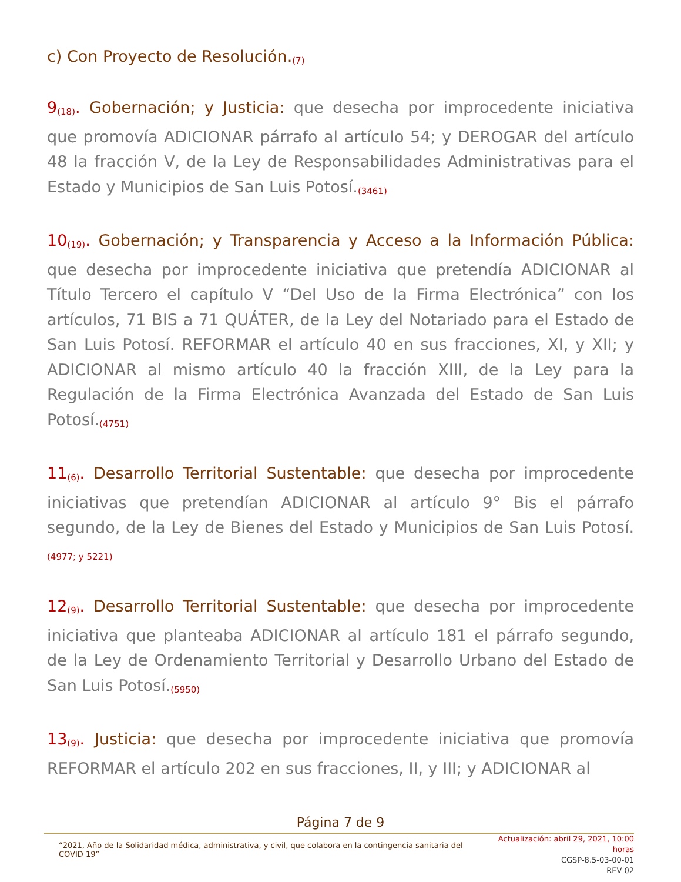c) Con Proyecto de Resolución.<sub>(7)</sub>
9<sub>(18)</sub>. Gobernación; y Justicia: que desecha por improcedente iniciativa que promovía ADICIONAR párrafo al artículo 54; y DEROGAR del artículo 48 la fracción V, de la Ley de Responsabilidades Administrativas para el Estado y Municipios de San Luis Potosí.<sub>(3461)</sub>
10<sub>(19)</sub>. Gobernación; y Transparencia y Acceso a la Información Pública: que desecha por improcedente iniciativa que pretendía ADICIONAR al Título Tercero el capítulo V “Del Uso de la Firma Electrónica” con los artículos, 71 BIS a 71 QUÁTER, de la Ley del Notariado para el Estado de San Luis Potosí. REFORMAR el artículo 40 en sus fracciones, XI, y XII; y ADICIONAR al mismo artículo 40 la fracción XIII, de la Ley para la Regulación de la Firma Electrónica Avanzada del Estado de San Luis Potosí.<sub>(4751)</sub>
11<sub>(6)</sub>. Desarrollo Territorial Sustentable: que desecha por improcedente iniciativas que pretendían ADICIONAR al artículo 9° Bis el párrafo segundo, de la Ley de Bienes del Estado y Municipios de San Luis Potosí.<sub>(4977; y 5221)</sub>
12<sub>(9)</sub>. Desarrollo Territorial Sustentable: que desecha por improcedente iniciativa que planteaba ADICIONAR al artículo 181 el párrafo segundo, de la Ley de Ordenamiento Territorial y Desarrollo Urbano del Estado de San Luis Potosí.<sub>(5950)</sub>
13<sub>(9)</sub>. Justicia: que desecha por improcedente iniciativa que promovía REFORMAR el artículo 202 en sus fracciones, II, y III; y ADICIONAR al
Página 7 de 9
“2021, Año de la Solidaridad médica, administrativa, y civil, que colabora en la contingencia sanitaria del COVID 19”
Actualización: abril 29, 2021, 10:00 horas
CGSP-8.5-03-00-01
REV 02